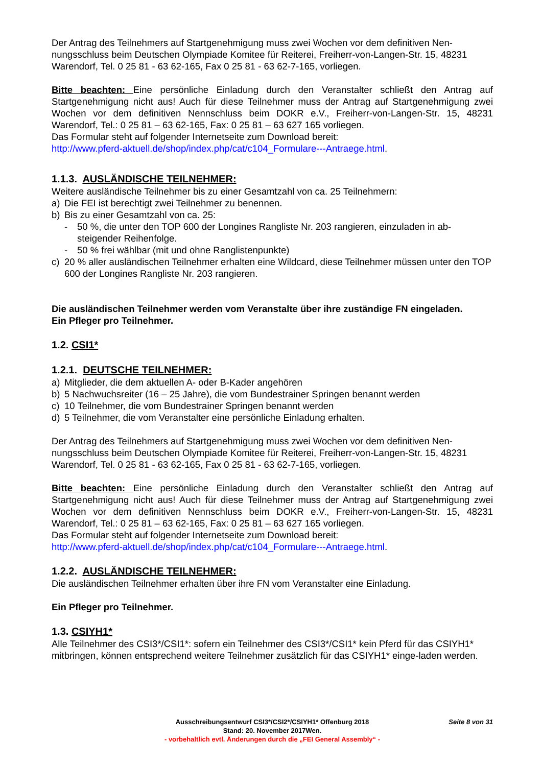Der Antrag des Teilnehmers auf Startgenehmigung muss zwei Wochen vor dem definitiven Nen-nungsschluss beim Deutschen Olympiade Komitee für Reiterei, Freiherr-von-Langen-Str. 15, 48231 Warendorf, Tel. 0 25 81 - 63 62-165, Fax 0 25 81 - 63 62-7-165, vorliegen.
Bitte beachten: Eine persönliche Einladung durch den Veranstalter schließt den Antrag auf Startgenehmigung nicht aus! Auch für diese Teilnehmer muss der Antrag auf Startgenehmigung zwei Wochen vor dem definitiven Nennschluss beim DOKR e.V., Freiherr-von-Langen-Str. 15, 48231 Warendorf, Tel.: 0 25 81 – 63 62-165, Fax: 0 25 81 – 63 627 165 vorliegen.
Das Formular steht auf folgender Internetseite zum Download bereit:
http://www.pferd-aktuell.de/shop/index.php/cat/c104_Formulare---Antraege.html.
1.1.3. AUSLÄNDISCHE TEILNEHMER:
Weitere ausländische Teilnehmer bis zu einer Gesamtzahl von ca. 25 Teilnehmern:
a) Die FEI ist berechtigt zwei Teilnehmer zu benennen.
b) Bis zu einer Gesamtzahl von ca. 25:
- 50 %, die unter den TOP 600 der Longines Rangliste Nr. 203 rangieren, einzuladen in ab-steigender Reihenfolge.
- 50 % frei wählbar (mit und ohne Ranglistenpunkte)
c) 20 % aller ausländischen Teilnehmer erhalten eine Wildcard, diese Teilnehmer müssen unter den TOP 600 der Longines Rangliste Nr. 203 rangieren.
Die ausländischen Teilnehmer werden vom Veranstalte über ihre zuständige FN eingeladen.
Ein Pfleger pro Teilnehmer.
1.2. CSI1*
1.2.1. DEUTSCHE TEILNEHMER:
a) Mitglieder, die dem aktuellen A- oder B-Kader angehören
b) 5 Nachwuchsreiter (16 – 25 Jahre), die vom Bundestrainer Springen benannt werden
c) 10 Teilnehmer, die vom Bundestrainer Springen benannt werden
d) 5 Teilnehmer, die vom Veranstalter eine persönliche Einladung erhalten.
Der Antrag des Teilnehmers auf Startgenehmigung muss zwei Wochen vor dem definitiven Nen-nungsschluss beim Deutschen Olympiade Komitee für Reiterei, Freiherr-von-Langen-Str. 15, 48231 Warendorf, Tel. 0 25 81 - 63 62-165, Fax 0 25 81 - 63 62-7-165, vorliegen.
Bitte beachten: Eine persönliche Einladung durch den Veranstalter schließt den Antrag auf Startgenehmigung nicht aus! Auch für diese Teilnehmer muss der Antrag auf Startgenehmigung zwei Wochen vor dem definitiven Nennschluss beim DOKR e.V., Freiherr-von-Langen-Str. 15, 48231 Warendorf, Tel.: 0 25 81 – 63 62-165, Fax: 0 25 81 – 63 627 165 vorliegen.
Das Formular steht auf folgender Internetseite zum Download bereit:
http://www.pferd-aktuell.de/shop/index.php/cat/c104_Formulare---Antraege.html.
1.2.2. AUSLÄNDISCHE TEILNEHMER:
Die ausländischen Teilnehmer erhalten über ihre FN vom Veranstalter eine Einladung.
Ein Pfleger pro Teilnehmer.
1.3. CSIYH1*
Alle Teilnehmer des CSI3*/CSI1*: sofern ein Teilnehmer des CSI3*/CSI1* kein Pferd für das CSIYH1* mitbringen, können entsprechend weitere Teilnehmer zusätzlich für das CSIYH1* einge-laden werden.
Ausschreibungsentwurf CSI3*/CSI2*/CSIYH1* Offenburg 2018
Seite 8 von 31
Stand: 20. November 2017Wen.
- vorbehaltlich evtl. Änderungen durch die „FEI General Assembly“ -